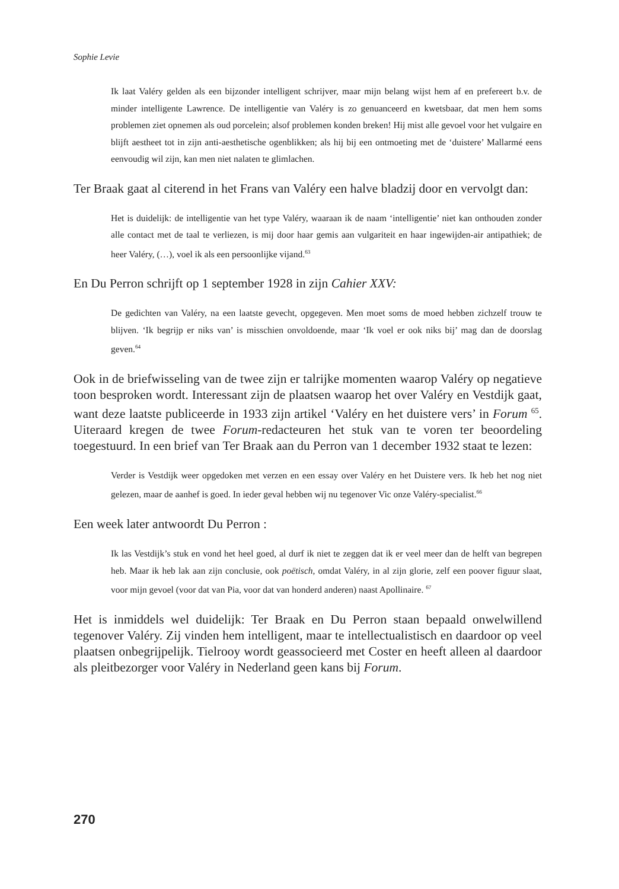Sophie Levie
Ik laat Valéry gelden als een bijzonder intelligent schrijver, maar mijn belang wijst hem af en prefereert b.v. de minder intelligente Lawrence. De intelligentie van Valéry is zo genuanceerd en kwetsbaar, dat men hem soms problemen ziet opnemen als oud porcelein; alsof problemen konden breken! Hij mist alle gevoel voor het vulgaire en blijft aestheet tot in zijn anti-aesthetische ogenblikken; als hij bij een ontmoeting met de ‘duistere’ Mallarmé eens eenvoudig wil zijn, kan men niet nalaten te glimlachen.
Ter Braak gaat al citerend in het Frans van Valéry een halve bladzij door en vervolgt dan:
Het is duidelijk: de intelligentie van het type Valéry, waaraan ik de naam ‘intelligentie’ niet kan onthouden zonder alle contact met de taal te verliezen, is mij door haar gemis aan vulgariteit en haar ingewijden-air antipathiek; de heer Valéry, (…), voel ik als een persoonlijke vijand.<sup>63</sup>
En Du Perron schrijft op 1 september 1928 in zijn Cahier XXV:
De gedichten van Valéry, na een laatste gevecht, opgegeven. Men moet soms de moed hebben zichzelf trouw te blijven. ‘Ik begrijp er niks van’ is misschien onvoldoende, maar ‘Ik voel er ook niks bij’ mag dan de doorslag geven.<sup>64</sup>
Ook in de briefwisseling van de twee zijn er talrijke momenten waarop Valéry op negatieve toon besproken wordt. Interessant zijn de plaatsen waarop het over Valéry en Vestdijk gaat, want deze laatste publiceerde in 1933 zijn artikel ‘Valéry en het duistere vers’ in Forum <sup>65</sup>. Uiteraard kregen de twee Forum-redacteuren het stuk van te voren ter beoordeling toegestuurd. In een brief van Ter Braak aan du Perron van 1 december 1932 staat te lezen:
Verder is Vestdijk weer opgedoken met verzen en een essay over Valéry en het Duistere vers. Ik heb het nog niet gelezen, maar de aanhef is goed. In ieder geval hebben wij nu tegenover Vic onze Valéry-specialist.<sup>66</sup>
Een week later antwoordt Du Perron :
Ik las Vestdijk’s stuk en vond het heel goed, al durf ik niet te zeggen dat ik er veel meer dan de helft van begrepen heb. Maar ik heb lak aan zijn conclusie, ook poëtisch, omdat Valéry, in al zijn glorie, zelf een poover figuur slaat, voor mijn gevoel (voor dat van Pia, voor dat van honderd anderen) naast Apollinaire. <sup>67</sup>
Het is inmiddels wel duidelijk: Ter Braak en Du Perron staan bepaald onwelwillend tegenover Valéry. Zij vinden hem intelligent, maar te intellectualistisch en daardoor op veel plaatsen onbegrijpelijk. Tielrooy wordt geassocieerd met Coster en heeft alleen al daardoor als pleitbezorger voor Valéry in Nederland geen kans bij Forum.
270